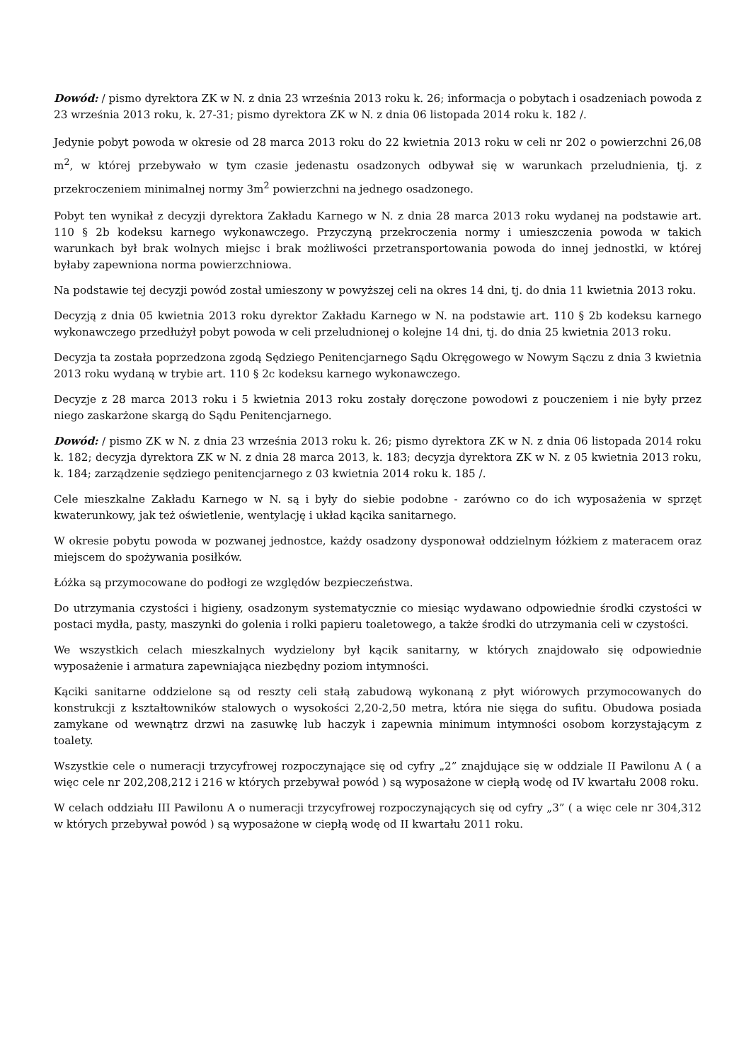Dowód: / pismo dyrektora ZK w N. z dnia 23 września 2013 roku k. 26; informacja o pobytach i osadzeniach powoda z 23 września 2013 roku, k. 27-31; pismo dyrektora ZK w N. z dnia 06 listopada 2014 roku k. 182 /.
Jedynie pobyt powoda w okresie od 28 marca 2013 roku do 22 kwietnia 2013 roku w celi nr 202 o powierzchni 26,08 m<sup>2</sup>, w której przebywało w tym czasie jedenastu osadzonych odbywał się w warunkach przeludnienia, tj. z przekroczeniem minimalnej normy 3m<sup>2</sup> powierzchni na jednego osadzonego.
Pobyt ten wynikał z decyzji dyrektora Zakładu Karnego w N. z dnia 28 marca 2013 roku wydanej na podstawie art. 110 § 2b kodeksu karnego wykonawczego. Przyczyną przekroczenia normy i umieszczenia powoda w takich warunkach był brak wolnych miejsc i brak możliwości przetransportowania powoda do innej jednostki, w której byłaby zapewniona norma powierzchniowa.
Na podstawie tej decyzji powód został umieszony w powyższej celi na okres 14 dni, tj. do dnia 11 kwietnia 2013 roku.
Decyzją z dnia 05 kwietnia 2013 roku dyrektor Zakładu Karnego w N. na podstawie art. 110 § 2b kodeksu karnego wykonawczego przedłużył pobyt powoda w celi przeludnionej o kolejne 14 dni, tj. do dnia 25 kwietnia 2013 roku.
Decyzja ta została poprzedzona zgodą Sędziego Penitencjarnego Sądu Okręgowego w Nowym Sączu z dnia 3 kwietnia 2013 roku wydaną w trybie art. 110 § 2c kodeksu karnego wykonawczego.
Decyzje z 28 marca 2013 roku i 5 kwietnia 2013 roku zostały doręczone powodowi z pouczeniem i nie były przez niego zaskarżone skargą do Sądu Penitencjarnego.
Dowód: / pismo ZK w N. z dnia 23 września 2013 roku k. 26; pismo dyrektora ZK w N. z dnia 06 listopada 2014 roku k. 182; decyzja dyrektora ZK w N. z dnia 28 marca 2013, k. 183; decyzja dyrektora ZK w N. z 05 kwietnia 2013 roku, k. 184; zarządzenie sędziego penitencjarnego z 03 kwietnia 2014 roku k. 185 /.
Cele mieszkalne Zakładu Karnego w N. są i były do siebie podobne - zarówno co do ich wyposażenia w sprzęt kwaterunkowy, jak też oświetlenie, wentylację i układ kącika sanitarnego.
W okresie pobytu powoda w pozwanej jednostce, każdy osadzony dysponował oddzielnym łóżkiem z materacem oraz miejscem do spożywania posiłków.
Łóżka są przymocowane do podłogi ze względów bezpieczeństwa.
Do utrzymania czystości i higieny, osadzonym systematycznie co miesiąc wydawano odpowiednie środki czystości w postaci mydła, pasty, maszynki do golenia i rolki papieru toaletowego, a także środki do utrzymania celi w czystości.
We wszystkich celach mieszkalnych wydzielony był kącik sanitarny, w których znajdowało się odpowiednie wyposażenie i armatura zapewniająca niezbędny poziom intymności.
Kąciki sanitarne oddzielone są od reszty celi stałą zabudową wykonaną z płyt wiórowych przymocowanych do konstrukcji z kształtowników stalowych o wysokości 2,20-2,50 metra, która nie sięga do sufitu. Obudowa posiada zamykane od wewnątrz drzwi na zasuwkę lub haczyk i zapewnia minimum intymności osobom korzystającym z toalety.
Wszystkie cele o numeracji trzycyfrowej rozpoczynające się od cyfry „2” znajdujące się w oddziale II Pawilonu A ( a więc cele nr 202,208,212 i 216 w których przebywał powód ) są wyposażone w ciepłą wodę od IV kwartału 2008 roku.
W celach oddziału III Pawilonu A o numeracji trzycyfrowej rozpoczynających się od cyfry „3” ( a więc cele nr 304,312 w których przebywał powód ) są wyposażone w ciepłą wodę od II kwartału 2011 roku.